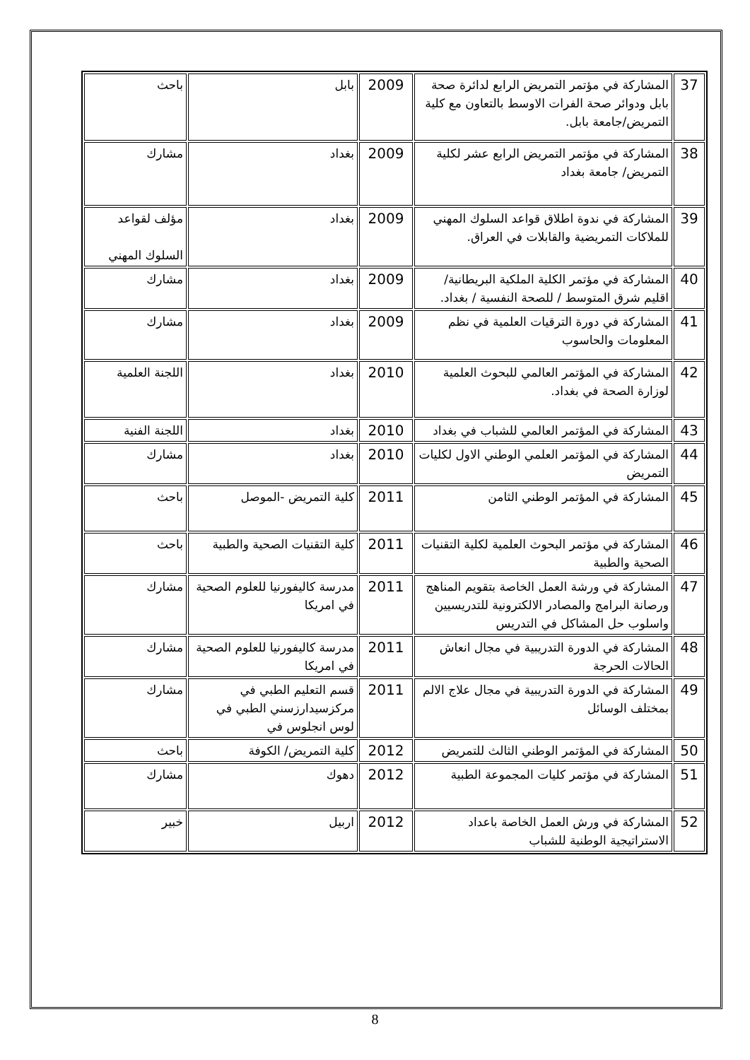| 37 | المشاركة في مؤتمر التمريض الرابع لدائرة صحة بابل ودوائر صحة الفرات الاوسط بالتعاون مع كلية التمريض/جامعة بابل. | 2009 | بابل | باحث |
| 38 | المشاركة في مؤتمر التمريض الرابع عشر لكلية التمريض/ جامعة بغداد | 2009 | بغداد | مشارك |
| 39 | المشاركة في ندوة اطلاق قواعد السلوك المهني للملاكات التمريضية والقابلات في العراق. | 2009 | بغداد | مؤلف لقواعد السلوك المهني |
| 40 | المشاركة في مؤتمر الكلية الملكية البريطانية/ اقليم شرق المتوسط / للصحة النفسية / بغداد. | 2009 | بغداد | مشارك |
| 41 | المشاركة في دورة الترقيات العلمية في نظم المعلومات والحاسوب | 2009 | بغداد | مشارك |
| 42 | المشاركة في المؤتمر العالمي للبحوث العلمية لوزارة الصحة في بغداد. | 2010 | بغداد | اللجنة العلمية |
| 43 | المشاركة في المؤتمر العالمي للشباب في بغداد | 2010 | بغداد | اللجنة الفنية |
| 44 | المشاركة في المؤتمر العلمي الوطني الاول لكليات التمريض | 2010 | بغداد | مشارك |
| 45 | المشاركة في المؤتمر الوطني الثامن | 2011 | كلية التمريض -الموصل | باحث |
| 46 | المشاركة في مؤتمر البحوث العلمية لكلية التقنيات الصحية والطبية | 2011 | كلية التقنيات الصحية والطبية | باحث |
| 47 | المشاركة في ورشة العمل الخاصة بتقويم المناهج ورصانة البرامج والمصادر الالكترونية للتدريسيين واسلوب حل المشاكل في التدريس | 2011 | مدرسة كاليفورنيا للعلوم الصحية في امريكا | مشارك |
| 48 | المشاركة في الدورة التدريبية في مجال انعاش الحالات الحرجة | 2011 | مدرسة كاليفورنيا للعلوم الصحية في امريكا | مشارك |
| 49 | المشاركة في الدورة التدريبية في مجال علاج الالم بمختلف الوسائل | 2011 | قسم التعليم الطبي في مركزسيدارزسني الطبي في لوس انجلوس في | مشارك |
| 50 | المشاركة في المؤتمر الوطني الثالث للتمريض | 2012 | كلية التمريض/ الكوفة | باحث |
| 51 | المشاركة في مؤتمر كليات المجموعة الطبية | 2012 | دهوك | مشارك |
| 52 | المشاركة في ورش العمل الخاصة باعداد الاستراتيجية الوطنية للشباب | 2012 | اربيل | خبير |
8